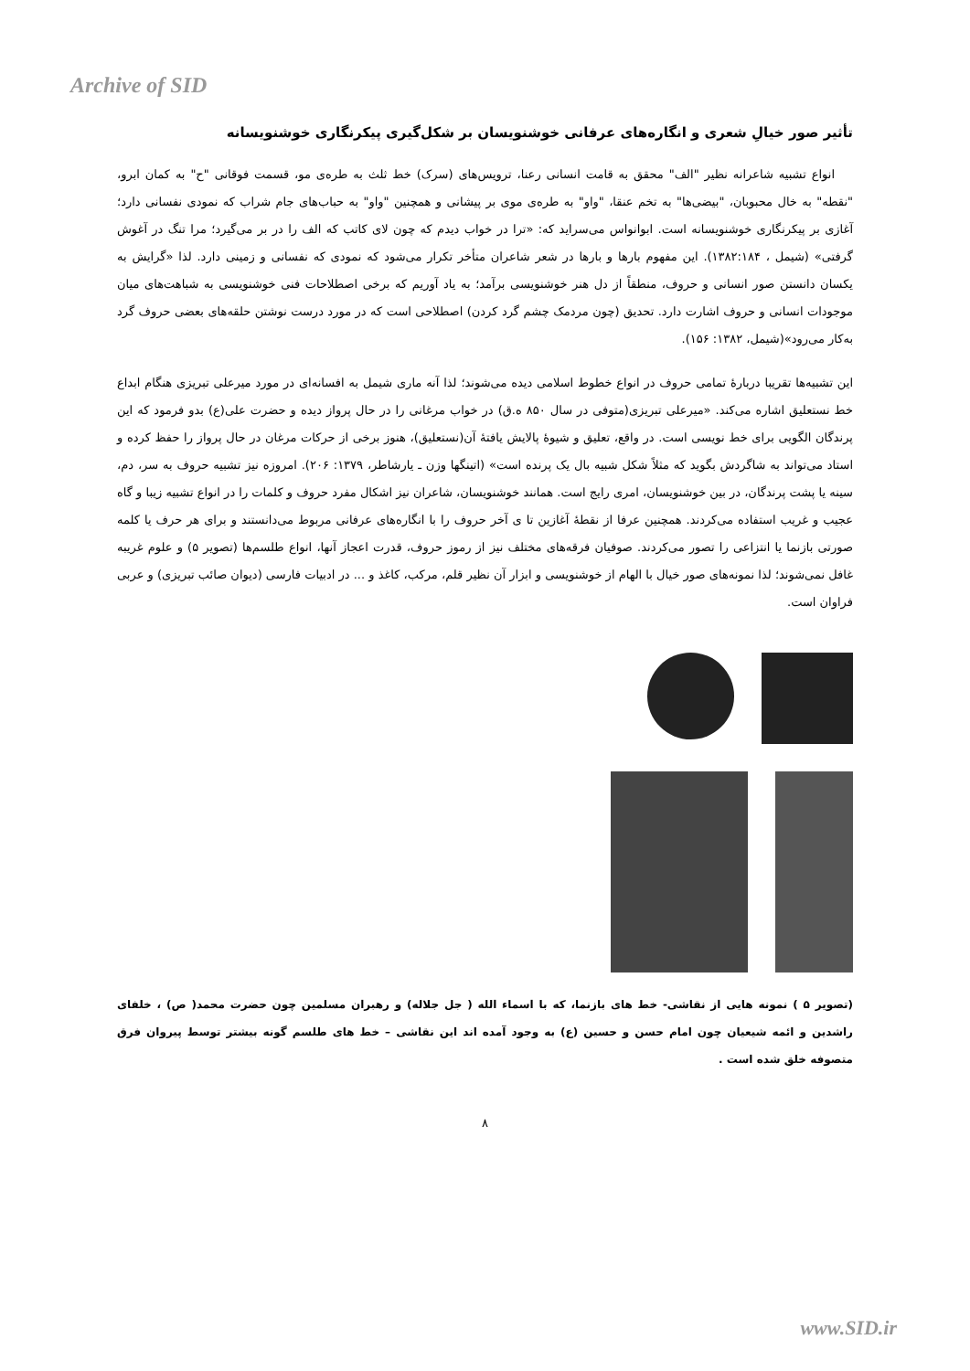Archive of SID
تأثیر صور خیالِ شعری و انگاره‌های عرفانی خوشنویسان بر شکل‌گیری پیکرنگاری خوشنویسانه
انواع تشبیه شاعرانه نظیر "الف" محقق به قامت انسانی رعنا، ترویس‌های (سرک) خط ثلث به طره‌ی مو، قسمت فوقانی "ح" به کمان ابرو، "نقطه" به خال محبوبان، "بیضی‌ها" به تخم عنقا، "واو" به طره‌ی موی بر پیشانی و همچنین "واو" به حباب‌های جام شراب که نمودی نفسانی دارد؛ آغازی بر پیکرنگاری خوشنویسانه است. ابوانواس می‌سراید که: «ترا در خواب دیدم که چون لای کاتب که الف را در بر می‌گیرد؛ مرا تنگ در آغوش گرفتی» (شیمل ، ۱۳۸۲:۱۸۴). این مفهوم بارها و بارها در شعر شاعران متأخر تکرار می‌شود که نمودی که نفسانی و زمینی دارد. لذا «گرایش به یکسان دانستن صور انسانی و حروف، منطقاً از دل هنر خوشنویسی برآمد؛ به یاد آوریم که برخی اصطلاحات فنی خوشنویسی به شباهت‌های میان موجودات انسانی و حروف اشارت دارد. تحدیق (چون مردمک چشم گرد کردن) اصطلاحی است که در مورد درست نوشتن حلقه‌های بعضی حروف گرد به‌کار می‌رود»(شیمل، ۱۳۸۲: ۱۵۶).
این تشبیه‌ها تقریبا دربارهٔ تمامی حروف در انواع خطوط اسلامی دیده می‌شوند؛ لذا آنه ماری شیمل به افسانه‌ای در مورد میرعلی تبریزی هنگام ابداع خط نستعلیق اشاره می‌کند. «میرعلی تبریزی(متوفی در سال ۸۵۰ ه.ق) در خواب مرغانی را در حال پرواز دیده و حضرت علی(ع) بدو فرمود که این پرندگان الگویی برای خط نویسی است. در واقع، تعلیق و شیوهٔ پالایش یافتهٔ آن(نستعلیق)، هنوز برخی از حرکات مرغان در حال پرواز را حفظ کرده و استاد می‌تواند به شاگردش بگوید که مثلاً شکل شبیه بال یک پرنده است» (اتینگها وزن ـ یارشاطر، ۱۳۷۹: ۲۰۶). امروزه نیز تشبیه حروف به سر، دم، سینه یا پشت پرندگان، در بین خوشنویسان، امری رایج است. همانند خوشنویسان، شاعران نیز اشکال مفرد حروف و کلمات را در انواع تشبیه زیبا و گاه عجیب و غریب استفاده می‌کردند. همچنین عرفا از نقطهٔ آغازین تا ی آخر حروف را با انگاره‌های عرفانی مربوط می‌دانستند و برای هر حرف یا کلمه صورتی بازنما یا انتزاعی را تصور می‌کردند. صوفیان فرقه‌های مختلف نیز از رموز حروف، قدرت اعجاز آنها، انواع طلسم‌ها (تصویر ۵) و علوم غریبه غافل نمی‌شوند؛ لذا نمونه‌های صور خیال با الهام از خوشنویسی و ابزار آن نظیر قلم، مرکب، کاغذ و ... در ادبیات فارسی (دیوان صائب تبریزی) و عربی فراوان است.
(تصویر ۵ ) نمونه هایی از نقاشی- خط های بازنما، که با اسماء الله ( جل جلاله) و رهبران مسلمین چون حضرت محمد( ص) ، خلفای راشدین و ائمه شیعیان چون امام حسن و حسین (ع) به وجود آمده اند این نقاشی – خط های طلسم گونه بیشتر توسط پیروان فرق متصوفه خلق شده است .
۸
www.SID.ir